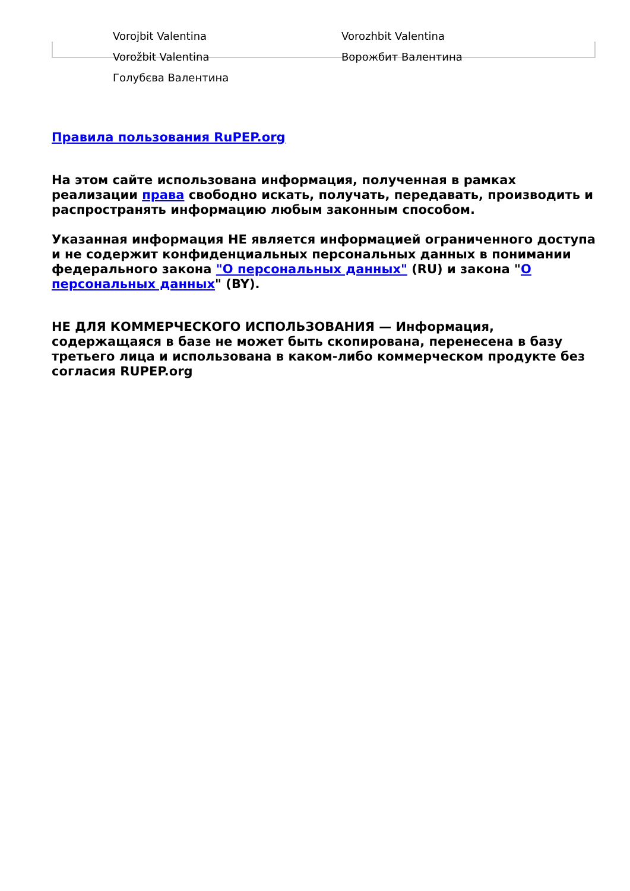Vorojbit Valentina
Vorozhbit Valentina
Vorožbit Valentina
Ворожбит Валентина
Голубєва Валентина
Правила пользования RuPEP.org
На этом сайте использована информация, полученная в рамках реализации права свободно искать, получать, передавать, производить и распространять информацию любым законным способом.
Указанная информация НЕ является информацией ограниченного доступа и не содержит конфиденциальных персональных данных в понимании федерального закона "О персональных данных" (RU) и закона "О персональных данных" (BY).
НЕ ДЛЯ КОММЕРЧЕСКОГО ИСПОЛЬЗОВАНИЯ — Информация, содержащаяся в базе не может быть скопирована, перенесена в базу третьего лица и использована в каком-либо коммерческом продукте без согласия RUPEP.org